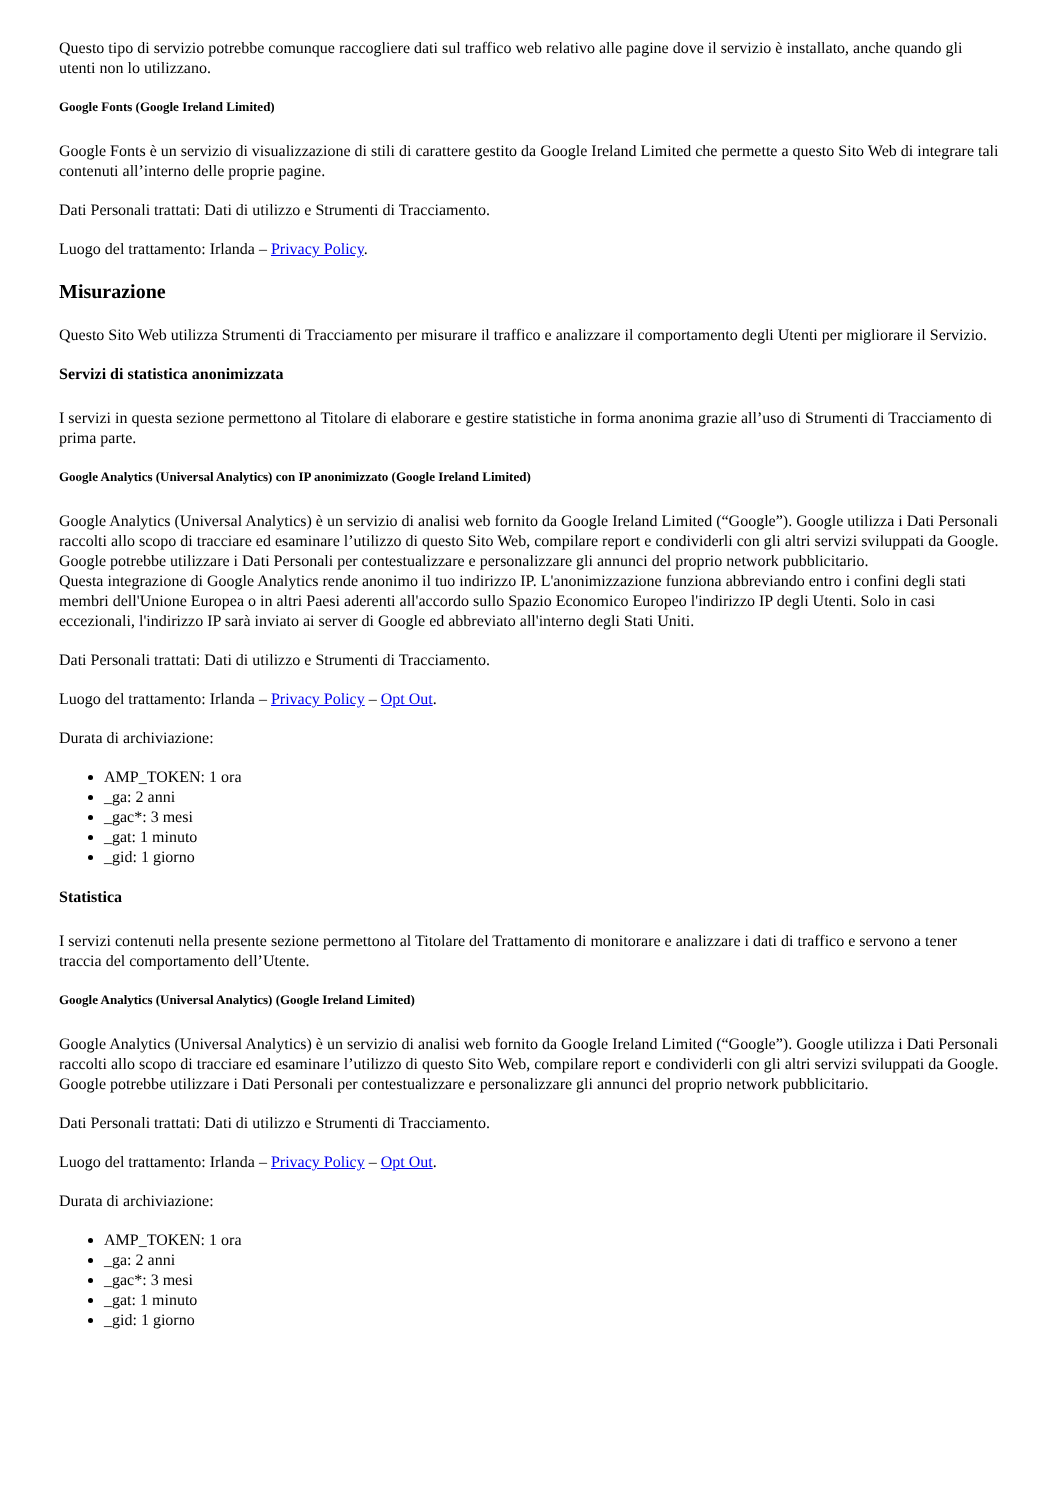Questo tipo di servizio potrebbe comunque raccogliere dati sul traffico web relativo alle pagine dove il servizio è installato, anche quando gli utenti non lo utilizzano.
Google Fonts (Google Ireland Limited)
Google Fonts è un servizio di visualizzazione di stili di carattere gestito da Google Ireland Limited che permette a questo Sito Web di integrare tali contenuti all’interno delle proprie pagine.
Dati Personali trattati: Dati di utilizzo e Strumenti di Tracciamento.
Luogo del trattamento: Irlanda – Privacy Policy.
Misurazione
Questo Sito Web utilizza Strumenti di Tracciamento per misurare il traffico e analizzare il comportamento degli Utenti per migliorare il Servizio.
Servizi di statistica anonimizzata
I servizi in questa sezione permettono al Titolare di elaborare e gestire statistiche in forma anonima grazie all’uso di Strumenti di Tracciamento di prima parte.
Google Analytics (Universal Analytics) con IP anonimizzato (Google Ireland Limited)
Google Analytics (Universal Analytics) è un servizio di analisi web fornito da Google Ireland Limited (“Google”). Google utilizza i Dati Personali raccolti allo scopo di tracciare ed esaminare l’utilizzo di questo Sito Web, compilare report e condividerli con gli altri servizi sviluppati da Google.
Google potrebbe utilizzare i Dati Personali per contestualizzare e personalizzare gli annunci del proprio network pubblicitario.
Questa integrazione di Google Analytics rende anonimo il tuo indirizzo IP. L'anonimizzazione funziona abbreviando entro i confini degli stati membri dell'Unione Europea o in altri Paesi aderenti all'accordo sullo Spazio Economico Europeo l'indirizzo IP degli Utenti. Solo in casi eccezionali, l'indirizzo IP sarà inviato ai server di Google ed abbreviato all'interno degli Stati Uniti.
Dati Personali trattati: Dati di utilizzo e Strumenti di Tracciamento.
Luogo del trattamento: Irlanda – Privacy Policy – Opt Out.
Durata di archiviazione:
AMP_TOKEN: 1 ora
_ga: 2 anni
_gac*: 3 mesi
_gat: 1 minuto
_gid: 1 giorno
Statistica
I servizi contenuti nella presente sezione permettono al Titolare del Trattamento di monitorare e analizzare i dati di traffico e servono a tener traccia del comportamento dell’Utente.
Google Analytics (Universal Analytics) (Google Ireland Limited)
Google Analytics (Universal Analytics) è un servizio di analisi web fornito da Google Ireland Limited (“Google”). Google utilizza i Dati Personali raccolti allo scopo di tracciare ed esaminare l’utilizzo di questo Sito Web, compilare report e condividerli con gli altri servizi sviluppati da Google.
Google potrebbe utilizzare i Dati Personali per contestualizzare e personalizzare gli annunci del proprio network pubblicitario.
Dati Personali trattati: Dati di utilizzo e Strumenti di Tracciamento.
Luogo del trattamento: Irlanda – Privacy Policy – Opt Out.
Durata di archiviazione:
AMP_TOKEN: 1 ora
_ga: 2 anni
_gac*: 3 mesi
_gat: 1 minuto
_gid: 1 giorno